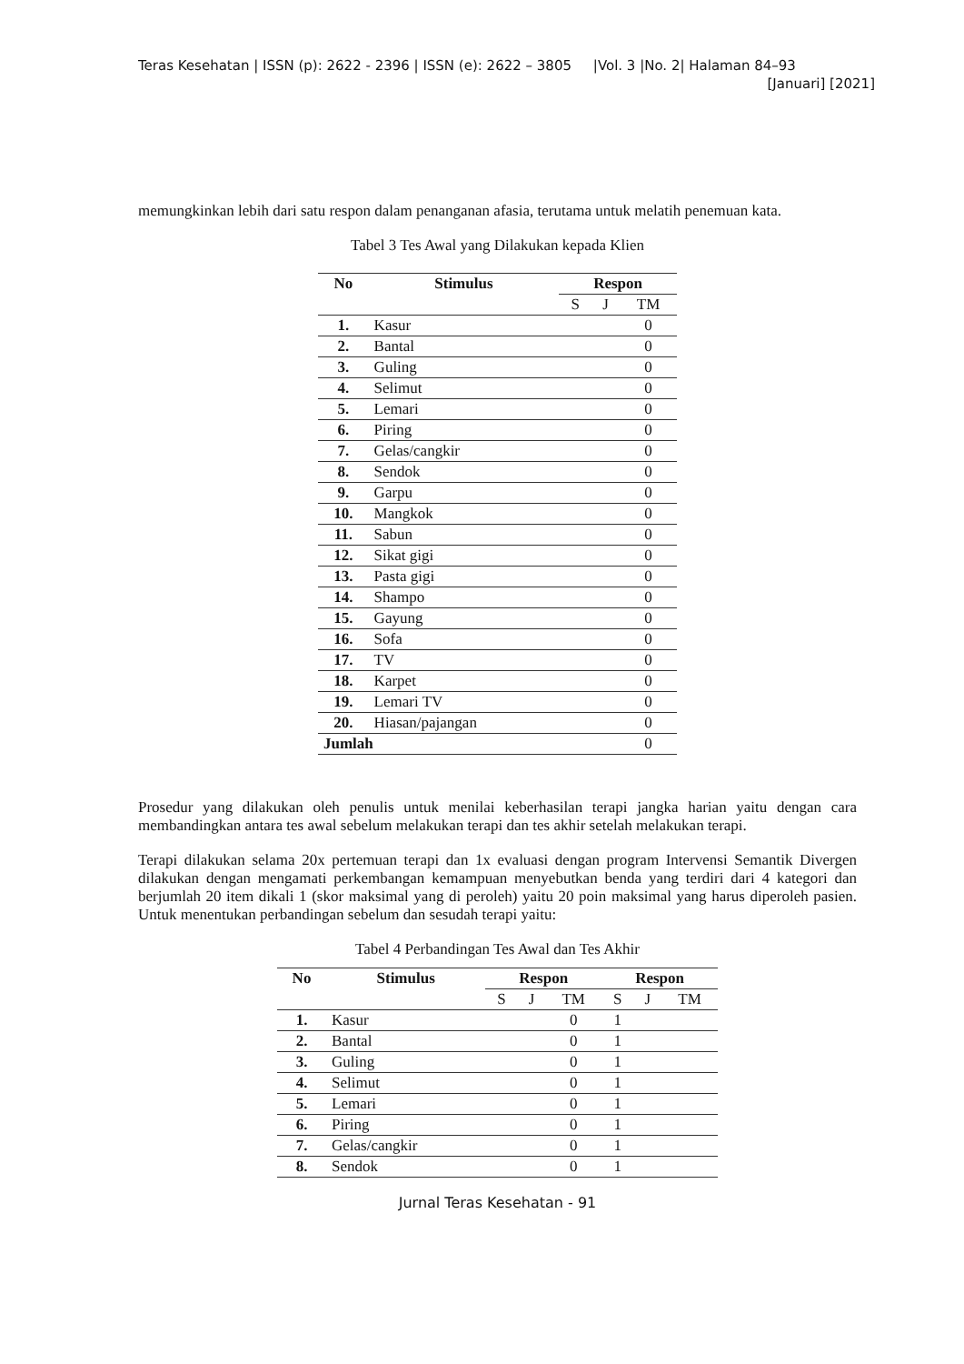Teras Kesehatan | ISSN (p): 2622 - 2396 | ISSN (e): 2622 – 3805 |Vol. 3 |No. 2| Halaman 84–93
[Januari] [2021]
memungkinkan lebih dari satu respon dalam penanganan afasia, terutama untuk melatih penemuan kata.
Tabel 3 Tes Awal yang Dilakukan kepada Klien
| No | Stimulus | Respon | | |
| --- | --- | --- | --- | --- |
| | | S | J | TM |
| 1. | Kasur | | | 0 |
| 2. | Bantal | | | 0 |
| 3. | Guling | | | 0 |
| 4. | Selimut | | | 0 |
| 5. | Lemari | | | 0 |
| 6. | Piring | | | 0 |
| 7. | Gelas/cangkir | | | 0 |
| 8. | Sendok | | | 0 |
| 9. | Garpu | | | 0 |
| 10. | Mangkok | | | 0 |
| 11. | Sabun | | | 0 |
| 12. | Sikat gigi | | | 0 |
| 13. | Pasta gigi | | | 0 |
| 14. | Shampo | | | 0 |
| 15. | Gayung | | | 0 |
| 16. | Sofa | | | 0 |
| 17. | TV | | | 0 |
| 18. | Karpet | | | 0 |
| 19. | Lemari TV | | | 0 |
| 20. | Hiasan/pajangan | | | 0 |
| Jumlah | | | | 0 |
Prosedur yang dilakukan oleh penulis untuk menilai keberhasilan terapi jangka harian yaitu dengan cara membandingkan antara tes awal sebelum melakukan terapi dan tes akhir setelah melakukan terapi.
Terapi dilakukan selama 20x pertemuan terapi dan 1x evaluasi dengan program Intervensi Semantik Divergen dilakukan dengan mengamati perkembangan kemampuan menyebutkan benda yang terdiri dari 4 kategori dan berjumlah 20 item dikali 1 (skor maksimal yang di peroleh) yaitu 20 poin maksimal yang harus diperoleh pasien. Untuk menentukan perbandingan sebelum dan sesudah terapi yaitu:
Tabel 4 Perbandingan Tes Awal dan Tes Akhir
| No | Stimulus | Respon | | | Respon | | |
| --- | --- | --- | --- | --- | --- | --- | --- |
| | | S | J | TM | S | J | TM |
| 1. | Kasur | | | 0 | 1 | | |
| 2. | Bantal | | | 0 | 1 | | |
| 3. | Guling | | | 0 | 1 | | |
| 4. | Selimut | | | 0 | 1 | | |
| 5. | Lemari | | | 0 | 1 | | |
| 6. | Piring | | | 0 | 1 | | |
| 7. | Gelas/cangkir | | | 0 | 1 | | |
| 8. | Sendok | | | 0 | 1 | | |
Jurnal Teras Kesehatan - 91